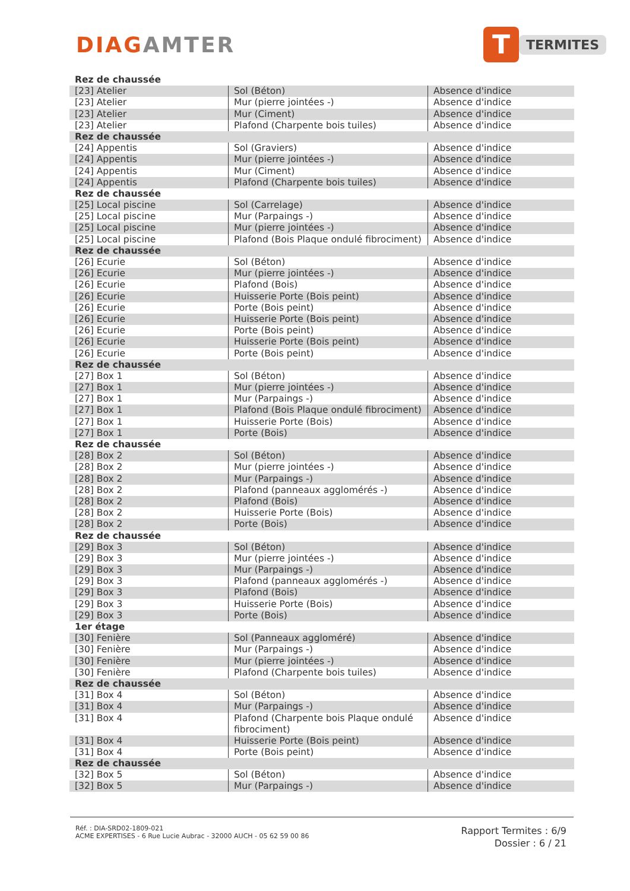DIAGAMTER
T
TERMITES
| Rez de chaussée | | |
| [23] Atelier | Sol (Béton) | Absence d'indice |
| [23] Atelier | Mur (pierre jointées -) | Absence d'indice |
| [23] Atelier | Mur (Ciment) | Absence d'indice |
| [23] Atelier | Plafond (Charpente bois tuiles) | Absence d'indice |
| Rez de chaussée | | |
| [24] Appentis | Sol (Graviers) | Absence d'indice |
| [24] Appentis | Mur (pierre jointées -) | Absence d'indice |
| [24] Appentis | Mur (Ciment) | Absence d'indice |
| [24] Appentis | Plafond (Charpente bois tuiles) | Absence d'indice |
| Rez de chaussée | | |
| [25] Local piscine | Sol (Carrelage) | Absence d'indice |
| [25] Local piscine | Mur (Parpaings -) | Absence d'indice |
| [25] Local piscine | Mur (pierre jointées -) | Absence d'indice |
| [25] Local piscine | Plafond (Bois Plaque ondulé fibrociment) | Absence d'indice |
| Rez de chaussée | | |
| [26] Ecurie | Sol (Béton) | Absence d'indice |
| [26] Ecurie | Mur (pierre jointées -) | Absence d'indice |
| [26] Ecurie | Plafond (Bois) | Absence d'indice |
| [26] Ecurie | Huisserie Porte (Bois peint) | Absence d'indice |
| [26] Ecurie | Porte (Bois peint) | Absence d'indice |
| [26] Ecurie | Huisserie Porte (Bois peint) | Absence d'indice |
| [26] Ecurie | Porte (Bois peint) | Absence d'indice |
| [26] Ecurie | Huisserie Porte (Bois peint) | Absence d'indice |
| [26] Ecurie | Porte (Bois peint) | Absence d'indice |
| Rez de chaussée | | |
| [27] Box 1 | Sol (Béton) | Absence d'indice |
| [27] Box 1 | Mur (pierre jointées -) | Absence d'indice |
| [27] Box 1 | Mur (Parpaings -) | Absence d'indice |
| [27] Box 1 | Plafond (Bois Plaque ondulé fibrociment) | Absence d'indice |
| [27] Box 1 | Huisserie Porte (Bois) | Absence d'indice |
| [27] Box 1 | Porte (Bois) | Absence d'indice |
| Rez de chaussée | | |
| [28] Box 2 | Sol (Béton) | Absence d'indice |
| [28] Box 2 | Mur (pierre jointées -) | Absence d'indice |
| [28] Box 2 | Mur (Parpaings -) | Absence d'indice |
| [28] Box 2 | Plafond (panneaux agglomérés -) | Absence d'indice |
| [28] Box 2 | Plafond (Bois) | Absence d'indice |
| [28] Box 2 | Huisserie Porte (Bois) | Absence d'indice |
| [28] Box 2 | Porte (Bois) | Absence d'indice |
| Rez de chaussée | | |
| [29] Box 3 | Sol (Béton) | Absence d'indice |
| [29] Box 3 | Mur (pierre jointées -) | Absence d'indice |
| [29] Box 3 | Mur (Parpaings -) | Absence d'indice |
| [29] Box 3 | Plafond (panneaux agglomérés -) | Absence d'indice |
| [29] Box 3 | Plafond (Bois) | Absence d'indice |
| [29] Box 3 | Huisserie Porte (Bois) | Absence d'indice |
| [29] Box 3 | Porte (Bois) | Absence d'indice |
| 1er étage | | |
| [30] Fenière | Sol (Panneaux aggloméré) | Absence d'indice |
| [30] Fenière | Mur (Parpaings -) | Absence d'indice |
| [30] Fenière | Mur (pierre jointées -) | Absence d'indice |
| [30] Fenière | Plafond (Charpente bois tuiles) | Absence d'indice |
| Rez de chaussée | | |
| [31] Box 4 | Sol (Béton) | Absence d'indice |
| [31] Box 4 | Mur (Parpaings -) | Absence d'indice |
| [31] Box 4 | Plafond (Charpente bois Plaque ondulé fibrociment) | Absence d'indice |
| [31] Box 4 | Huisserie Porte (Bois peint) | Absence d'indice |
| [31] Box 4 | Porte (Bois peint) | Absence d'indice |
| Rez de chaussée | | |
| [32] Box 5 | Sol (Béton) | Absence d'indice |
| [32] Box 5 | Mur (Parpaings -) | Absence d'indice |
Réf. : DIA-SRD02-1809-021
ACME EXPERTISES - 6 Rue Lucie Aubrac - 32000 AUCH - 05 62 59 00 86
Rapport Termites : 6/9
Dossier : 6 / 21